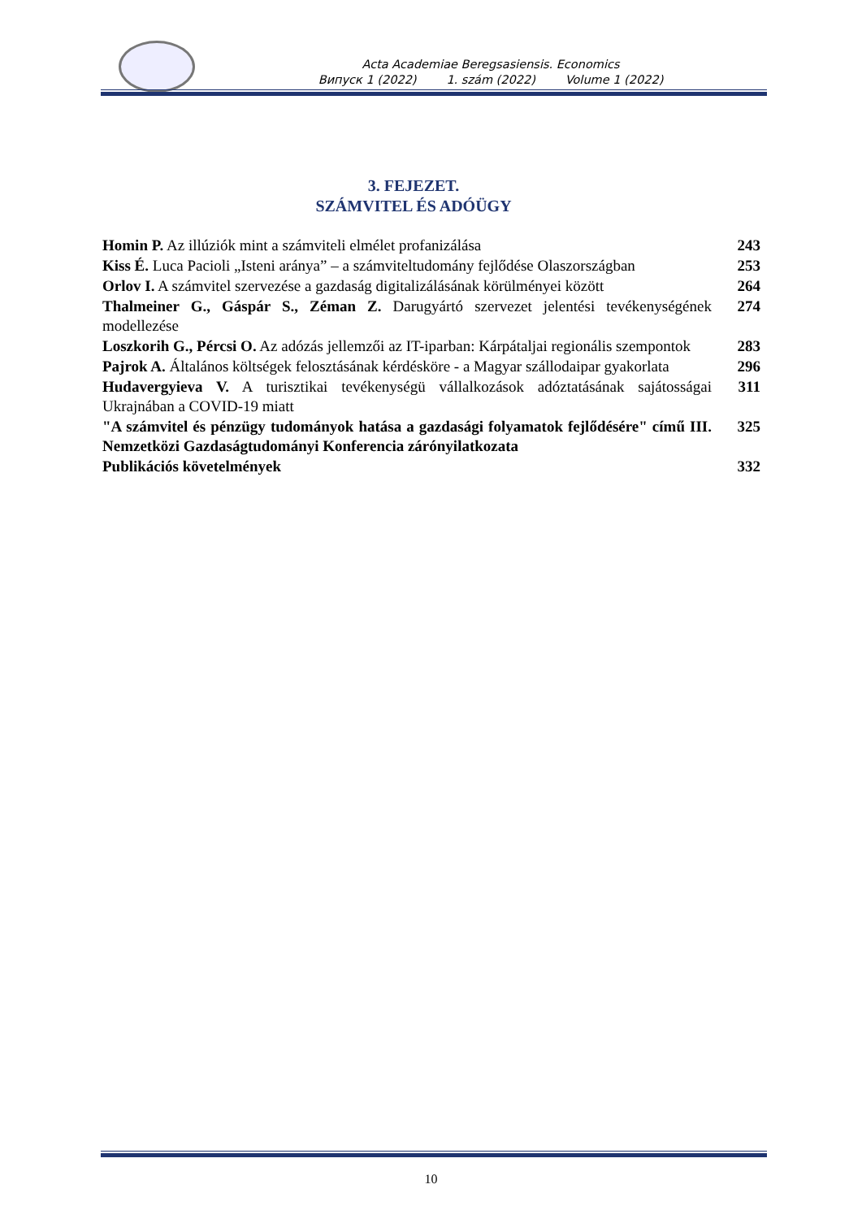Acta Academiae Beregsasiensis. Economics
Випуск 1 (2022) 1. szám (2022) Volume 1 (2022)
3. FEJEZET.
SZÁMVITEL ÉS ADÓÜGY
| Homin P. Az illúziók mint a számviteli elmélet profanizálása | 243 |
| Kiss É. Luca Pacioli „Isteni aránya” – a számviteltudomány fejlődése Olaszországban | 253 |
| Orlov I. A számvitel szervezése a gazdaság digitalizálásának körülményei között | 264 |
| Thalmeiner G., Gáspár S., Zéman Z. Darugyártó szervezet jelentési tevékenységének modellezése | 274 |
| Loszkorih G., Pércsi O. Az adózás jellemzői az IT-iparban: Kárpátaljai regionális szempontok | 283 |
| Pajrok A. Általános költségek felosztásának kérdésköre - a Magyar szállodaipar gyakorlata | 296 |
| Hudavergyieva V. A turisztikai tevékenységü vállalkozások adóztatásának sajátosságai Ukrajnában a COVID-19 miatt | 311 |
| "A számvitel és pénzügy tudományok hatása a gazdasági folyamatok fejlődésére" című III. Nemzetközi Gazdaságtudományi Konferencia zárónyilatkozata | 325 |
| Publikációs követelmények | 332 |
10